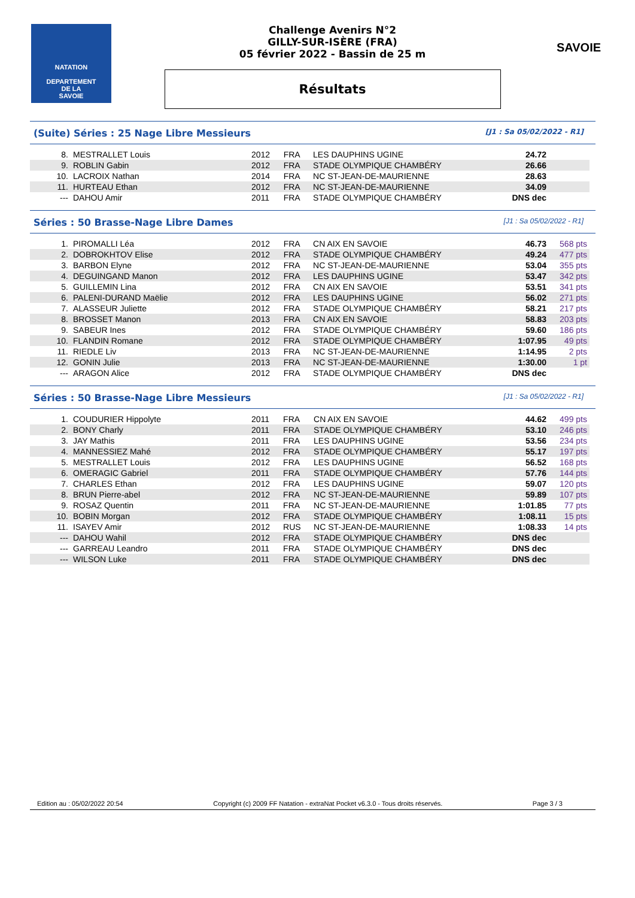NATATION
DEPARTEMENT
DE LA
SAVOIE
Challenge Avenirs N°2
GILLY-SUR-ISÈRE (FRA)
05 février 2022 - Bassin de 25 m
Résultats
SAVOIE
(Suite) Séries : 25 Nage Libre Messieurs [J1 : Sa 05/02/2022 - R1]
| 8. | MESTRALLET Louis | 2012 | FRA | LES DAUPHINS UGINE | 24.72 | |
| 9. | ROBLIN Gabin | 2012 | FRA | STADE OLYMPIQUE CHAMBÉRY | 26.66 | |
| 10. | LACROIX Nathan | 2014 | FRA | NC ST-JEAN-DE-MAURIENNE | 28.63 | |
| 11. | HURTEAU Ethan | 2012 | FRA | NC ST-JEAN-DE-MAURIENNE | 34.09 | |
| --- | DAHOU Amir | 2011 | FRA | STADE OLYMPIQUE CHAMBÉRY | DNS dec | |
Séries : 50 Brasse-Nage Libre Dames [J1 : Sa 05/02/2022 - R1]
| 1. | PIROMALLI Léa | 2012 | FRA | CN AIX EN SAVOIE | 46.73 | 568 pts |
| 2. | DOBROKHTOV Elise | 2012 | FRA | STADE OLYMPIQUE CHAMBÉRY | 49.24 | 477 pts |
| 3. | BARBON Elyne | 2012 | FRA | NC ST-JEAN-DE-MAURIENNE | 53.04 | 355 pts |
| 4. | DEGUINGAND Manon | 2012 | FRA | LES DAUPHINS UGINE | 53.47 | 342 pts |
| 5. | GUILLEMIN Lina | 2012 | FRA | CN AIX EN SAVOIE | 53.51 | 341 pts |
| 6. | PALENI-DURAND Maëlie | 2012 | FRA | LES DAUPHINS UGINE | 56.02 | 271 pts |
| 7. | ALASSEUR Juliette | 2012 | FRA | STADE OLYMPIQUE CHAMBÉRY | 58.21 | 217 pts |
| 8. | BROSSET Manon | 2013 | FRA | CN AIX EN SAVOIE | 58.83 | 203 pts |
| 9. | SABEUR Ines | 2012 | FRA | STADE OLYMPIQUE CHAMBÉRY | 59.60 | 186 pts |
| 10. | FLANDIN Romane | 2012 | FRA | STADE OLYMPIQUE CHAMBÉRY | 1:07.95 | 49 pts |
| 11. | RIEDLE Liv | 2013 | FRA | NC ST-JEAN-DE-MAURIENNE | 1:14.95 | 2 pts |
| 12. | GONIN Julie | 2013 | FRA | NC ST-JEAN-DE-MAURIENNE | 1:30.00 | 1 pt |
| --- | ARAGON Alice | 2012 | FRA | STADE OLYMPIQUE CHAMBÉRY | DNS dec | |
Séries : 50 Brasse-Nage Libre Messieurs [J1 : Sa 05/02/2022 - R1]
| 1. | COUDURIER Hippolyte | 2011 | FRA | CN AIX EN SAVOIE | 44.62 | 499 pts |
| 2. | BONY Charly | 2011 | FRA | STADE OLYMPIQUE CHAMBÉRY | 53.10 | 246 pts |
| 3. | JAY Mathis | 2011 | FRA | LES DAUPHINS UGINE | 53.56 | 234 pts |
| 4. | MANNESSIEZ Mahé | 2012 | FRA | STADE OLYMPIQUE CHAMBÉRY | 55.17 | 197 pts |
| 5. | MESTRALLET Louis | 2012 | FRA | LES DAUPHINS UGINE | 56.52 | 168 pts |
| 6. | OMERAGIC Gabriel | 2011 | FRA | STADE OLYMPIQUE CHAMBÉRY | 57.76 | 144 pts |
| 7. | CHARLES Ethan | 2012 | FRA | LES DAUPHINS UGINE | 59.07 | 120 pts |
| 8. | BRUN Pierre-abel | 2012 | FRA | NC ST-JEAN-DE-MAURIENNE | 59.89 | 107 pts |
| 9. | ROSAZ Quentin | 2011 | FRA | NC ST-JEAN-DE-MAURIENNE | 1:01.85 | 77 pts |
| 10. | BOBIN Morgan | 2012 | FRA | STADE OLYMPIQUE CHAMBÉRY | 1:08.11 | 15 pts |
| 11. | ISAYEV Amir | 2012 | RUS | NC ST-JEAN-DE-MAURIENNE | 1:08.33 | 14 pts |
| --- | DAHOU Wahil | 2012 | FRA | STADE OLYMPIQUE CHAMBÉRY | DNS dec | |
| --- | GARREAU Leandro | 2011 | FRA | STADE OLYMPIQUE CHAMBÉRY | DNS dec | |
| --- | WILSON Luke | 2011 | FRA | STADE OLYMPIQUE CHAMBÉRY | DNS dec | |
Edition au : 05/02/2022 20:54 Copyright (c) 2009 FF Natation - extraNat Pocket v6.3.0 - Tous droits réservés. Page 3 / 3